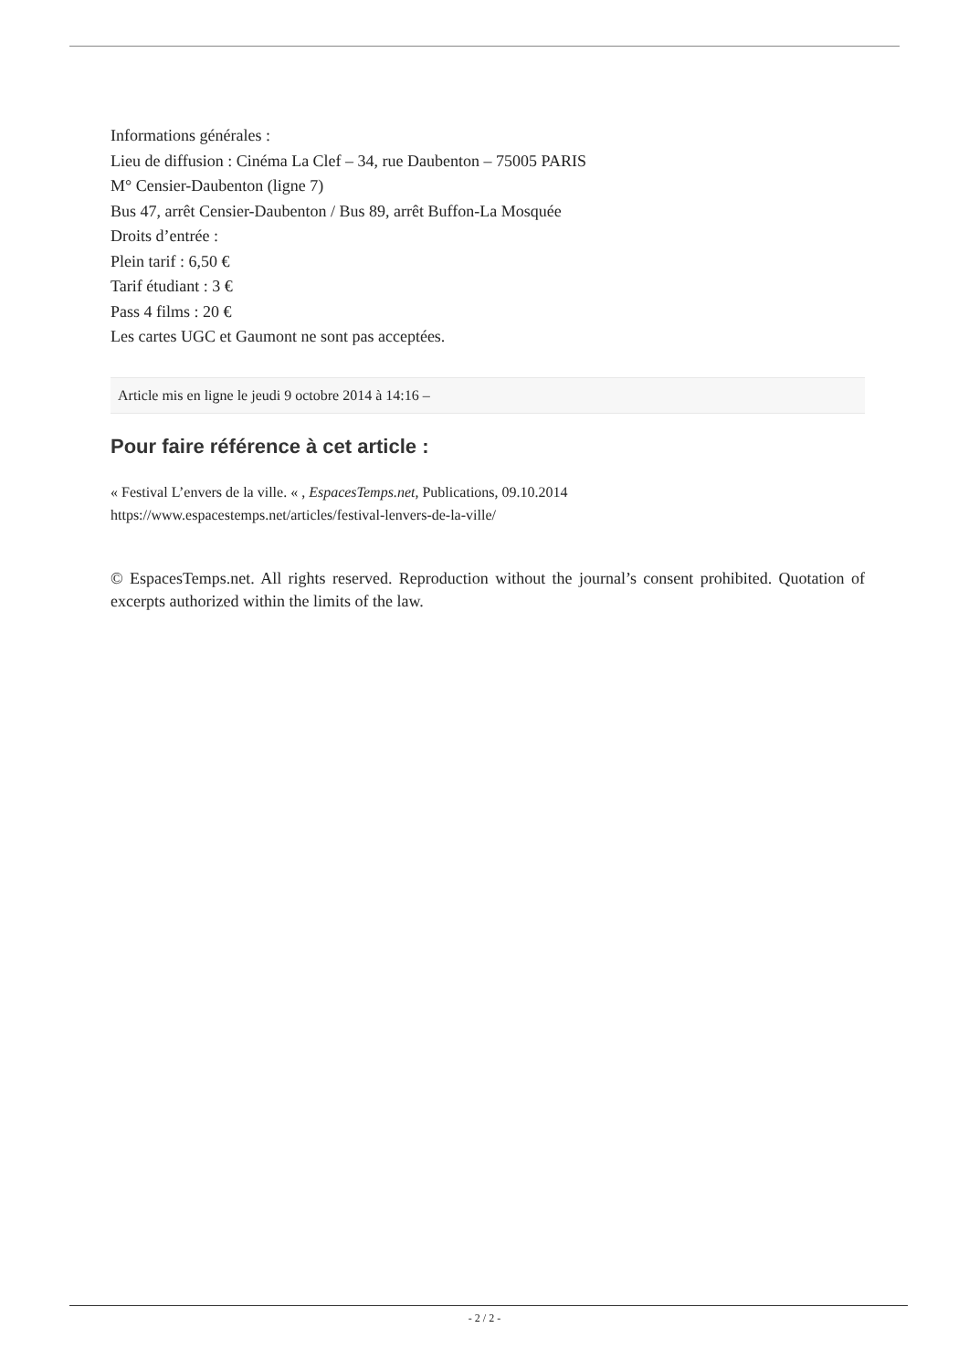Informations générales :
Lieu de diffusion : Cinéma La Clef – 34, rue Daubenton – 75005 PARIS
M° Censier-Daubenton (ligne 7)
Bus 47, arrêt Censier-Daubenton / Bus 89, arrêt Buffon-La Mosquée
Droits d’entrée :
Plein tarif : 6,50 €
Tarif étudiant : 3 €
Pass 4 films : 20 €
Les cartes UGC et Gaumont ne sont pas acceptées.
Article mis en ligne le jeudi 9 octobre 2014 à 14:16 –
Pour faire référence à cet article :
« Festival L’envers de la ville. « , EspacesTemps.net, Publications, 09.10.2014
https://www.espacestemps.net/articles/festival-lenvers-de-la-ville/
© EspacesTemps.net. All rights reserved. Reproduction without the journal’s consent prohibited. Quotation of excerpts authorized within the limits of the law.
- 2 / 2 -